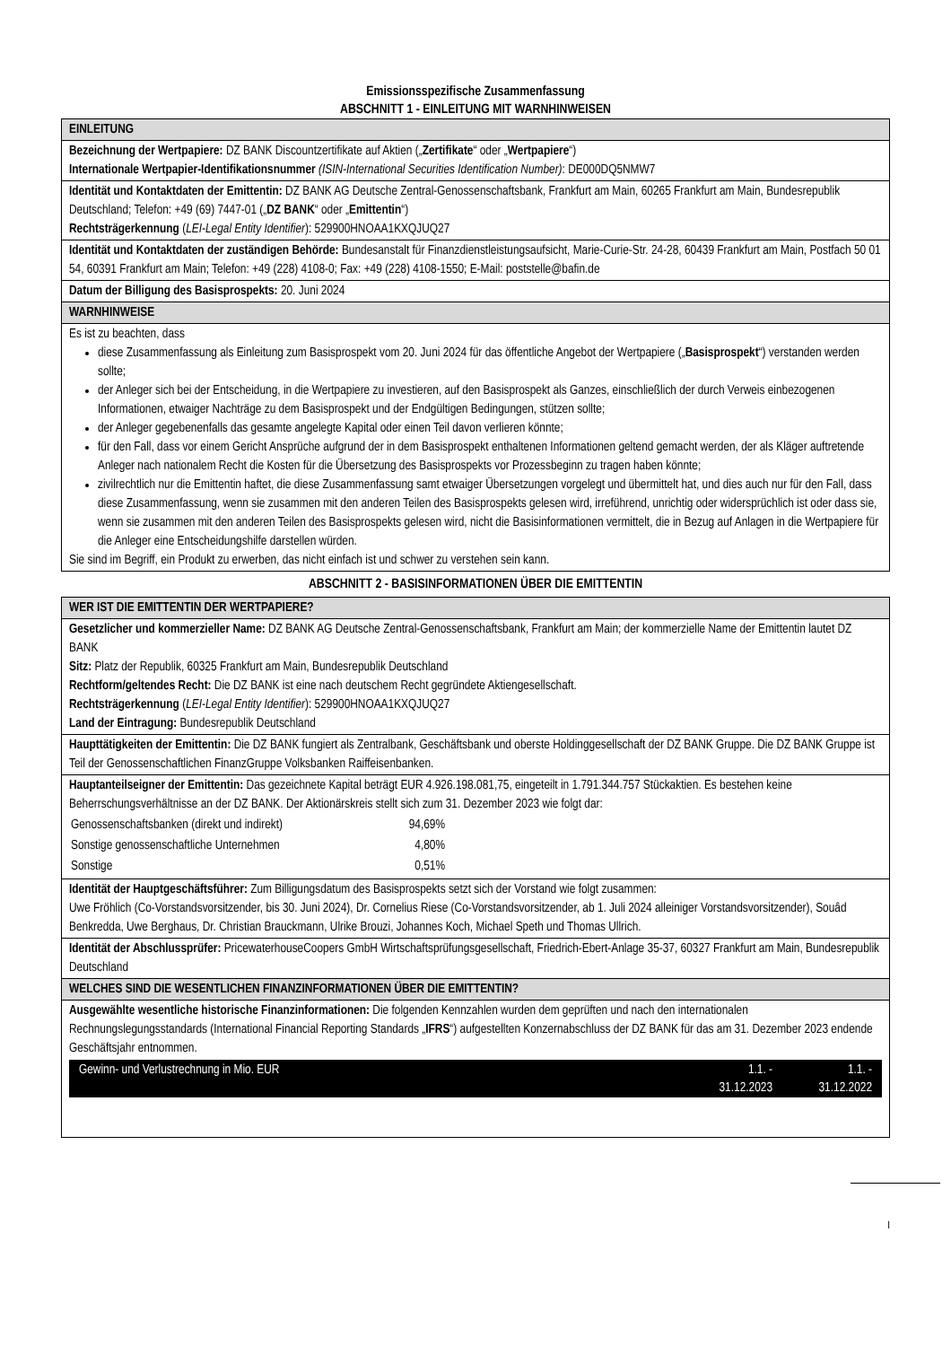Emissionsspezifische Zusammenfassung
ABSCHNITT 1 - EINLEITUNG MIT WARNHINWEISEN
| EINLEITUNG |
| Bezeichnung der Wertpapiere: DZ BANK Discountzertifikate auf Aktien („ Zertifikate “ oder „ Wertpapiere “) Internationale Wertpapier-Identifikationsnummer (ISIN-International Securities Identification Number) : DE000DQ5NMW7 |
| Identität und Kontaktdaten der Emittentin: DZ BANK AG Deutsche Zentral-Genossenschaftsbank, Frankfurt am Main, 60265 Frankfurt am Main, Bundesrepublik Deutschland; Telefon: +49 (69) 7447-01 („ DZ BANK “ oder „ Emittentin “) Rechtsträgerkennung ( LEI-Legal Entity Identifier ): 529900HNOAA1KXQJUQ27 |
| Identität und Kontaktdaten der zuständigen Behörde: Bundesanstalt für Finanzdienstleistungsaufsicht, Marie-Curie-Str. 24-28, 60439 Frankfurt am Main, Postfach 50 01 54, 60391 Frankfurt am Main; Telefon: +49 (228) 4108-0; Fax: +49 (228) 4108-1550; E-Mail: poststelle@bafin.de |
| Datum der Billigung des Basisprospekts: 20. Juni 2024 |
| WARNHINWEISE |
| Es ist zu beachten, dass diese Zusammenfassung als Einleitung zum Basisprospekt vom 20. Juni 2024 für das öffentliche Angebot der Wertpapiere („ Basisprospekt “) verstanden werden sollte; der Anleger sich bei der Entscheidung, in die Wertpapiere zu investieren, auf den Basisprospekt als Ganzes, einschließlich der durch Verweis einbezogenen Informationen, etwaiger Nachträge zu dem Basisprospekt und der Endgültigen Bedingungen, stützen sollte; der Anleger gegebenenfalls das gesamte angelegte Kapital oder einen Teil davon verlieren könnte; für den Fall, dass vor einem Gericht Ansprüche aufgrund der in dem Basisprospekt enthaltenen Informationen geltend gemacht werden, der als Kläger auftretende Anleger nach nationalem Recht die Kosten für die Übersetzung des Basisprospekts vor Prozessbeginn zu tragen haben könnte; zivilrechtlich nur die Emittentin haftet, die diese Zusammenfassung samt etwaiger Übersetzungen vorgelegt und übermittelt hat, und dies auch nur für den Fall, dass diese Zusammenfassung, wenn sie zusammen mit den anderen Teilen des Basisprospekts gelesen wird, irreführend, unrichtig oder widersprüchlich ist oder dass sie, wenn sie zusammen mit den anderen Teilen des Basisprospekts gelesen wird, nicht die Basisinformationen vermittelt, die in Bezug auf Anlagen in die Wertpapiere für die Anleger eine Entscheidungshilfe darstellen würden. Sie sind im Begriff, ein Produkt zu erwerben, das nicht einfach ist und schwer zu verstehen sein kann. |
ABSCHNITT 2 - BASISINFORMATIONEN ÜBER DIE EMITTENTIN
| WER IST DIE EMITTENTIN DER WERTPAPIERE? |
| Gesetzlicher und kommerzieller Name: DZ BANK AG Deutsche Zentral-Genossenschaftsbank, Frankfurt am Main; der kommerzielle Name der Emittentin lautet DZ BANK Sitz: Platz der Republik, 60325 Frankfurt am Main, Bundesrepublik Deutschland Rechtform/geltendes Recht: Die DZ BANK ist eine nach deutschem Recht gegründete Aktiengesellschaft. Rechtsträgerkennung ( LEI-Legal Entity Identifier ): 529900HNOAA1KXQJUQ27 Land der Eintragung: Bundesrepublik Deutschland |
| Haupttätigkeiten der Emittentin: Die DZ BANK fungiert als Zentralbank, Geschäftsbank und oberste Holdinggesellschaft der DZ BANK Gruppe. Die DZ BANK Gruppe ist Teil der Genossenschaftlichen FinanzGruppe Volksbanken Raiffeisenbanken. |
| Hauptanteilseigner der Emittentin: Das gezeichnete Kapital beträgt EUR 4.926.198.081,75, eingeteilt in 1.791.344.757 Stückaktien. Es bestehen keine Beherrschungsverhältnisse an der DZ BANK. Der Aktionärskreis stellt sich zum 31. Dezember 2023 wie folgt dar: / Genossenschaftsbanken (direkt und indirekt) / 94,69% / / Sonstige genossenschaftliche Unternehmen / 4,80% / / Sonstige / 0,51% / |
| Identität der Hauptgeschäftsführer: Zum Billigungsdatum des Basisprospekts setzt sich der Vorstand wie folgt zusammen: Uwe Fröhlich (Co-Vorstandsvorsitzender, bis 30. Juni 2024), Dr. Cornelius Riese (Co-Vorstandsvorsitzender, ab 1. Juli 2024 alleiniger Vorstandsvorsitzender), Souâd Benkredda, Uwe Berghaus, Dr. Christian Brauckmann, Ulrike Brouzi, Johannes Koch, Michael Speth und Thomas Ullrich. |
| Identität der Abschlussprüfer: PricewaterhouseCoopers GmbH Wirtschaftsprüfungsgesellschaft, Friedrich-Ebert-Anlage 35-37, 60327 Frankfurt am Main, Bundesrepublik Deutschland |
| WELCHES SIND DIE WESENTLICHEN FINANZINFORMATIONEN ÜBER DIE EMITTENTIN? |
| Ausgewählte wesentliche historische Finanzinformationen: Die folgenden Kennzahlen wurden dem geprüften und nach den internationalen Rechnungslegungsstandards (International Financial Reporting Standards „ IFRS “) aufgestellten Konzernabschluss der DZ BANK für das am 31. Dezember 2023 endende Geschäftsjahr entnommen. / Gewinn- und Verlustrechnung in Mio. EUR / 1.1. - 31.12.2023 / 1.1. - 31.12.2022 / |
I